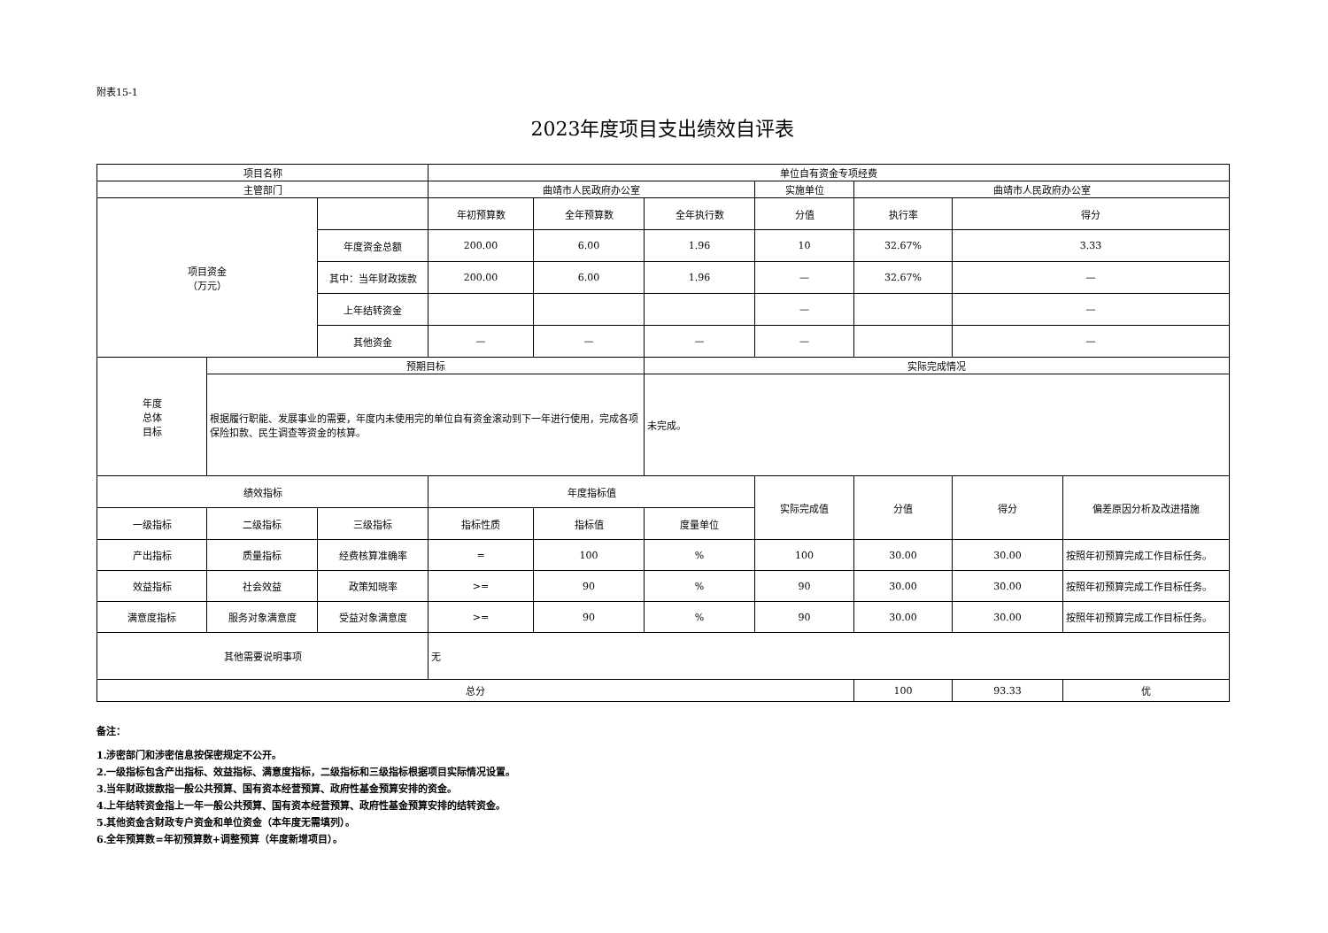附表15-1
2023年度项目支出绩效自评表
| 项目名称 | | | 单位自有资金专项经费 | | | | | | |
| 主管部门 | | | 曲靖市人民政府办公室 | | | 实施单位 | 曲靖市人民政府办公室 | | |
| 项目资金 （万元） | | | 年初预算数 | 全年预算数 | 全年执行数 | 分值 | 执行率 | 得分 | |
| | | 年度资金总额 | 200.00 | 6.00 | 1.96 | 10 | 32.67% | 3.33 | |
| | | 其中：当年财政拨款 | 200.00 | 6.00 | 1.96 | — | 32.67% | — | |
| | | 上年结转资金 | | | | — | | — | |
| | | 其他资金 | — | — | — | — | | — | |
| 年度 总体 目标 | 预期目标 | | | | 实际完成情况 | | | | |
| | 根据履行职能、发展事业的需要，年度内未使用完的单位自有资金滚动到下一年进行使用，完成各项保险扣款、民生调查等资金的核算。 | | | | 未完成。 | | | | |
| 绩效指标 | | | 年度指标值 | | | 实际完成值 | 分值 | 得分 | 偏差原因分析及改进措施 |
| 一级指标 | 二级指标 | 三级指标 | 指标性质 | 指标值 | 度量单位 | | | | |
| 产出指标 | 质量指标 | 经费核算准确率 | = | 100 | % | 100 | 30.00 | 30.00 | 按照年初预算完成工作目标任务。 |
| 效益指标 | 社会效益 | 政策知晓率 | >= | 90 | % | 90 | 30.00 | 30.00 | 按照年初预算完成工作目标任务。 |
| 满意度指标 | 服务对象满意度 | 受益对象满意度 | >= | 90 | % | 90 | 30.00 | 30.00 | 按照年初预算完成工作目标任务。 |
| 其他需要说明事项 | | | 无 | | | | | | |
| 总分 | | | | | | | 100 | 93.33 | 优 |
备注：
1.涉密部门和涉密信息按保密规定不公开。
2.一级指标包含产出指标、效益指标、满意度指标，二级指标和三级指标根据项目实际情况设置。
3.当年财政拨款指一般公共预算、国有资本经营预算、政府性基金预算安排的资金。
4.上年结转资金指上一年一般公共预算、国有资本经营预算、政府性基金预算安排的结转资金。
5.其他资金含财政专户资金和单位资金（本年度无需填列）。
6.全年预算数=年初预算数+调整预算（年度新增项目）。